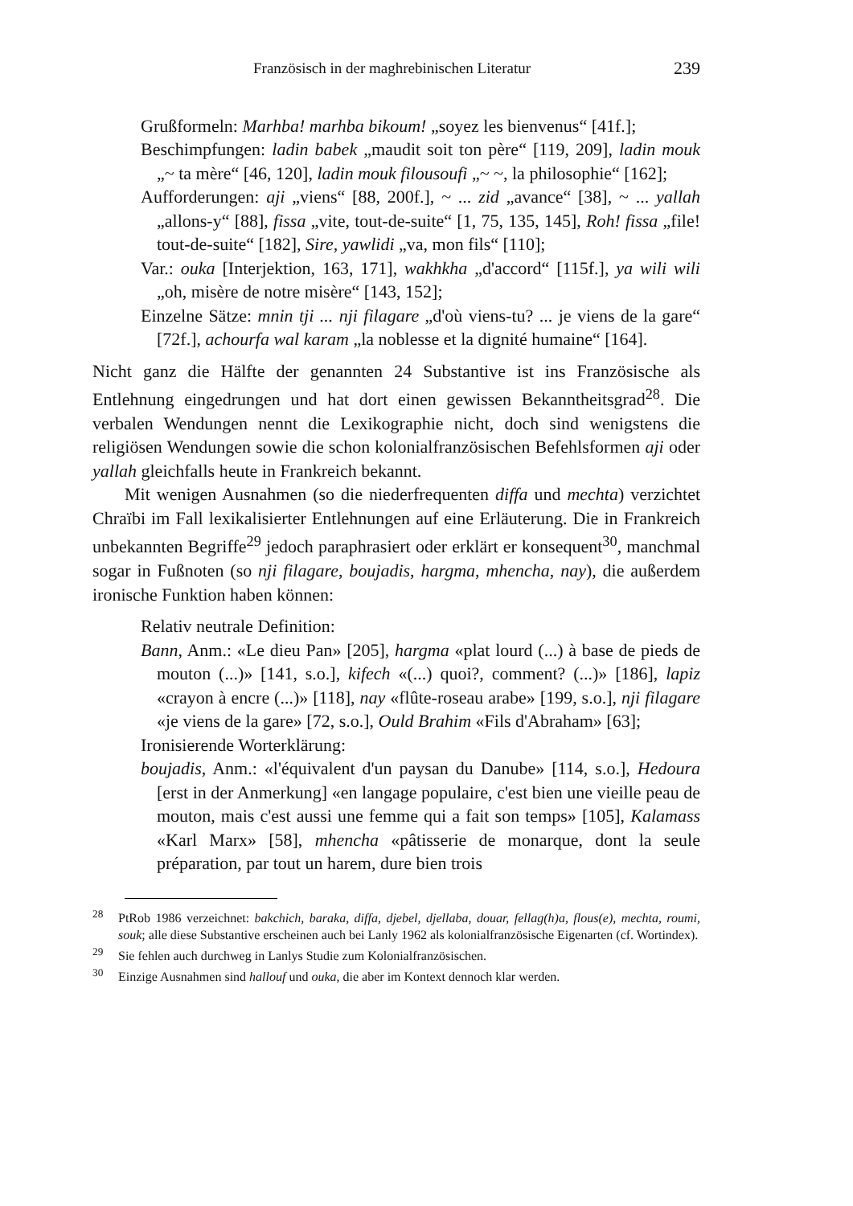Französisch in der maghrebinischen Literatur 239
Grußformeln: Marhba! marhba bikoum! „soyez les bienvenus“ [41f.];
Beschimpfungen: ladin babek „maudit soit ton père“ [119, 209], ladin mouk „~ ta mère“ [46, 120], ladin mouk filousoufi „~ ~, la philosophie“ [162];
Aufforderungen: aji „viens“ [88, 200f.], ~ ... zid „avance“ [38], ~ ... yallah „allons-y“ [88], fissa „vite, tout-de-suite“ [1, 75, 135, 145], Roh! fissa „file! tout-de-suite“ [182], Sire, yawlidi „va, mon fils“ [110];
Var.: ouka [Interjektion, 163, 171], wakhkha „d'accord“ [115f.], ya wili wili „oh, misère de notre misère“ [143, 152];
Einzelne Sätze: mnin tji ... nji filagare „d'où viens-tu? ... je viens de la gare“ [72f.], achourfa wal karam „la noblesse et la dignité humaine“ [164].
Nicht ganz die Hälfte der genannten 24 Substantive ist ins Französische als Entlehnung eingedrungen und hat dort einen gewissen Bekanntheitsgrad<sup>28</sup>. Die verbalen Wendungen nennt die Lexikographie nicht, doch sind wenigstens die religiösen Wendungen sowie die schon kolonialfranzösischen Befehlsformen aji oder yallah gleichfalls heute in Frankreich bekannt.
Mit wenigen Ausnahmen (so die niederfrequenten diffa und mechta) verzichtet Chraïbi im Fall lexikalisierter Entlehnungen auf eine Erläuterung. Die in Frankreich unbekannten Begriffe<sup>29</sup> jedoch paraphrasiert oder erklärt er konsequent<sup>30</sup>, manchmal sogar in Fußnoten (so nji filagare, boujadis, hargma, mhencha, nay), die außerdem ironische Funktion haben können:
Relativ neutrale Definition:
Bann, Anm.: «Le dieu Pan» [205], hargma «plat lourd (...) à base de pieds de mouton (...)» [141, s.o.], kifech «(...) quoi?, comment? (...)» [186], lapiz «crayon à encre (...)» [118], nay «flûte-roseau arabe» [199, s.o.], nji filagare «je viens de la gare» [72, s.o.], Ould Brahim «Fils d'Abraham» [63];
Ironisierende Worterklärung:
boujadis, Anm.: «l'équivalent d'un paysan du Danube» [114, s.o.], Hedoura [erst in der Anmerkung] «en langage populaire, c'est bien une vieille peau de mouton, mais c'est aussi une femme qui a fait son temps» [105], Kalamass «Karl Marx» [58], mhencha «pâtisserie de monarque, dont la seule préparation, par tout un harem, dure bien trois
<sup>28</sup> PtRob 1986 verzeichnet: bakchich, baraka, diffa, djebel, djellaba, douar, fellag(h)a, flous(e), mechta, roumi, souk; alle diese Substantive erscheinen auch bei Lanly 1962 als kolonialfranzösische Eigenarten (cf. Wortindex).
<sup>29</sup> Sie fehlen auch durchweg in Lanlys Studie zum Kolonialfranzösischen.
<sup>30</sup> Einzige Ausnahmen sind hallouf und ouka, die aber im Kontext dennoch klar werden.